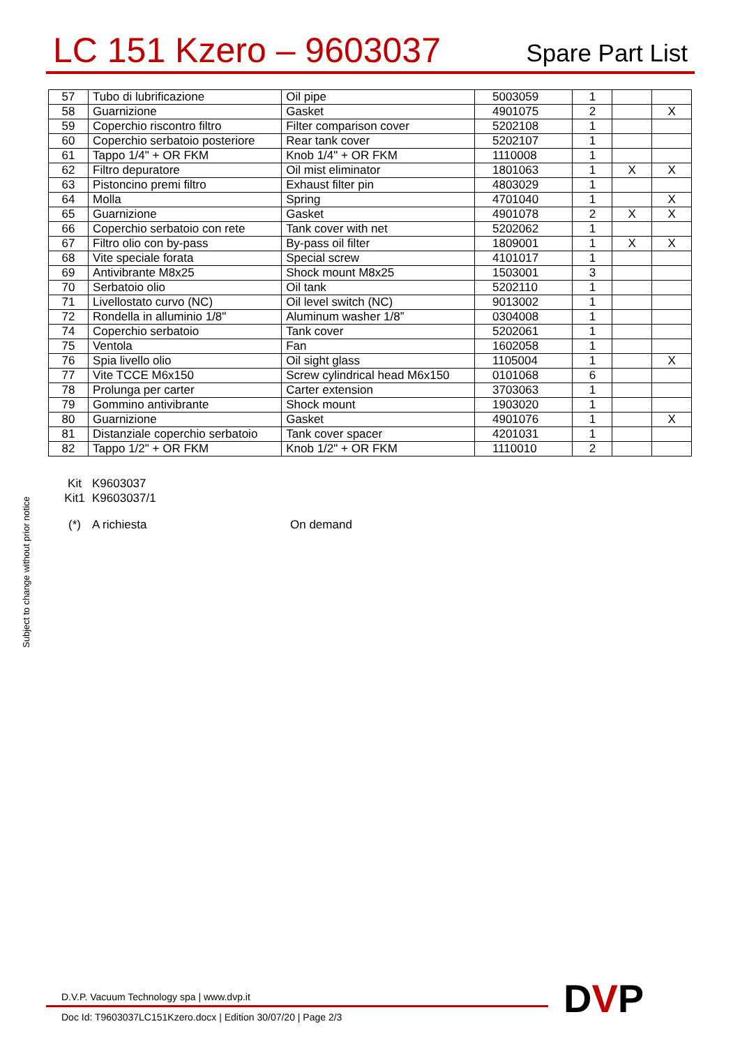LC 151 Kzero – 9603037
Spare Part List
| 57 | Tubo di lubrificazione | Oil pipe | 5003059 | 1 | | |
| 58 | Guarnizione | Gasket | 4901075 | 2 | | X |
| 59 | Coperchio riscontro filtro | Filter comparison cover | 5202108 | 1 | | |
| 60 | Coperchio serbatoio posteriore | Rear tank cover | 5202107 | 1 | | |
| 61 | Tappo 1/4" + OR FKM | Knob 1/4" + OR FKM | 1110008 | 1 | | |
| 62 | Filtro depuratore | Oil mist eliminator | 1801063 | 1 | X | X |
| 63 | Pistoncino premi filtro | Exhaust filter pin | 4803029 | 1 | | |
| 64 | Molla | Spring | 4701040 | 1 | | X |
| 65 | Guarnizione | Gasket | 4901078 | 2 | X | X |
| 66 | Coperchio serbatoio con rete | Tank cover with net | 5202062 | 1 | | |
| 67 | Filtro olio con by-pass | By-pass oil filter | 1809001 | 1 | X | X |
| 68 | Vite speciale forata | Special screw | 4101017 | 1 | | |
| 69 | Antivibrante M8x25 | Shock mount M8x25 | 1503001 | 3 | | |
| 70 | Serbatoio olio | Oil tank | 5202110 | 1 | | |
| 71 | Livellostato curvo (NC) | Oil level switch (NC) | 9013002 | 1 | | |
| 72 | Rondella in alluminio 1/8" | Aluminum washer 1/8” | 0304008 | 1 | | |
| 74 | Coperchio serbatoio | Tank cover | 5202061 | 1 | | |
| 75 | Ventola | Fan | 1602058 | 1 | | |
| 76 | Spia livello olio | Oil sight glass | 1105004 | 1 | | X |
| 77 | Vite TCCE M6x150 | Screw cylindrical head M6x150 | 0101068 | 6 | | |
| 78 | Prolunga per carter | Carter extension | 3703063 | 1 | | |
| 79 | Gommino antivibrante | Shock mount | 1903020 | 1 | | |
| 80 | Guarnizione | Gasket | 4901076 | 1 | | X |
| 81 | Distanziale coperchio serbatoio | Tank cover spacer | 4201031 | 1 | | |
| 82 | Tappo 1/2" + OR FKM | Knob 1/2" + OR FKM | 1110010 | 2 | | |
Kit K9603037
Kit1 K9603037/1
(*) A richiesta On demand
Subject to change without prior notice
D.V.P. Vacuum Technology spa | www.dvp.it
Doc Id: T9603037LC151Kzero.docx | Edition 30/07/20 | Page 2/3
DVP